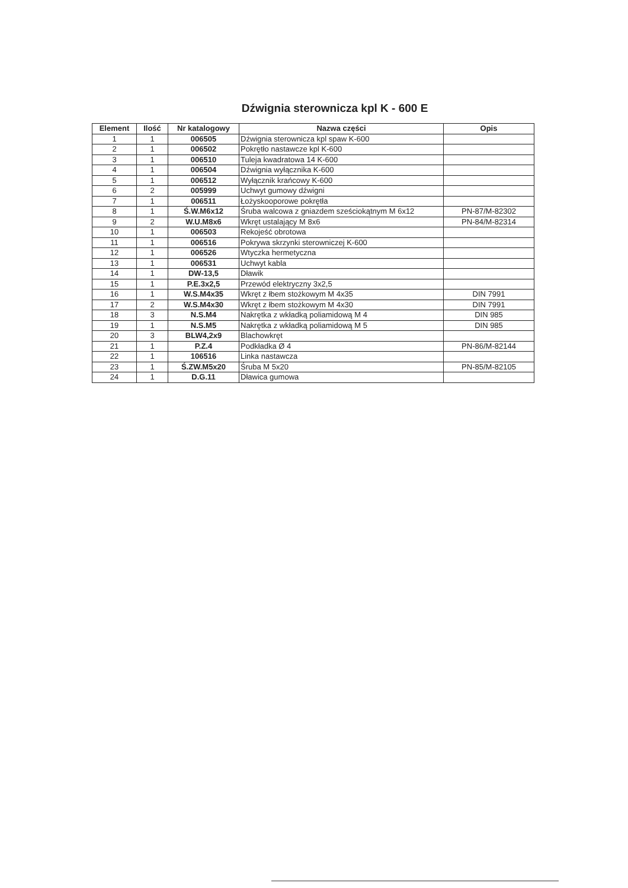Dźwignia sterownicza kpl K - 600 E
| Element | Ilość | Nr katalogowy | Nazwa części | Opis |
| --- | --- | --- | --- | --- |
| 1 | 1 | 006505 | Dźwignia sterownicza kpl spaw K-600 | |
| 2 | 1 | 006502 | Pokrętło nastawcze kpl K-600 | |
| 3 | 1 | 006510 | Tuleja kwadratowa 14 K-600 | |
| 4 | 1 | 006504 | Dźwignia wyłącznika K-600 | |
| 5 | 1 | 006512 | Wyłącznik krańcowy K-600 | |
| 6 | 2 | 005999 | Uchwyt gumowy dźwigni | |
| 7 | 1 | 006511 | Łożyskooporowe pokrętła | |
| 8 | 1 | Ś.W.M6x12 | Śruba walcowa z gniazdem sześciokątnym M 6x12 | PN-87/M-82302 |
| 9 | 2 | W.U.M8x6 | Wkręt ustalający M 8x6 | PN-84/M-82314 |
| 10 | 1 | 006503 | Rekojeść obrotowa | |
| 11 | 1 | 006516 | Pokrywa skrzynki sterowniczej K-600 | |
| 12 | 1 | 006526 | Wtyczka hermetyczna | |
| 13 | 1 | 006531 | Uchwyt kabla | |
| 14 | 1 | DW-13,5 | Dławik | |
| 15 | 1 | P.E.3x2,5 | Przewód elektryczny 3x2,5 | |
| 16 | 1 | W.S.M4x35 | Wkręt z łbem stożkowym M 4x35 | DIN 7991 |
| 17 | 2 | W.S.M4x30 | Wkręt z łbem stożkowym M 4x30 | DIN 7991 |
| 18 | 3 | N.S.M4 | Nakrętka z wkładką poliamidową M 4 | DIN 985 |
| 19 | 1 | N.S.M5 | Nakrętka z wkładką poliamidową M 5 | DIN 985 |
| 20 | 3 | BLW4,2x9 | Blachowkręt | |
| 21 | 1 | P.Z.4 | Podkładka Ø 4 | PN-86/M-82144 |
| 22 | 1 | 106516 | Linka nastawcza | |
| 23 | 1 | Ś.ZW.M5x20 | Śruba M 5x20 | PN-85/M-82105 |
| 24 | 1 | D.G.11 | Dławica gumowa | |